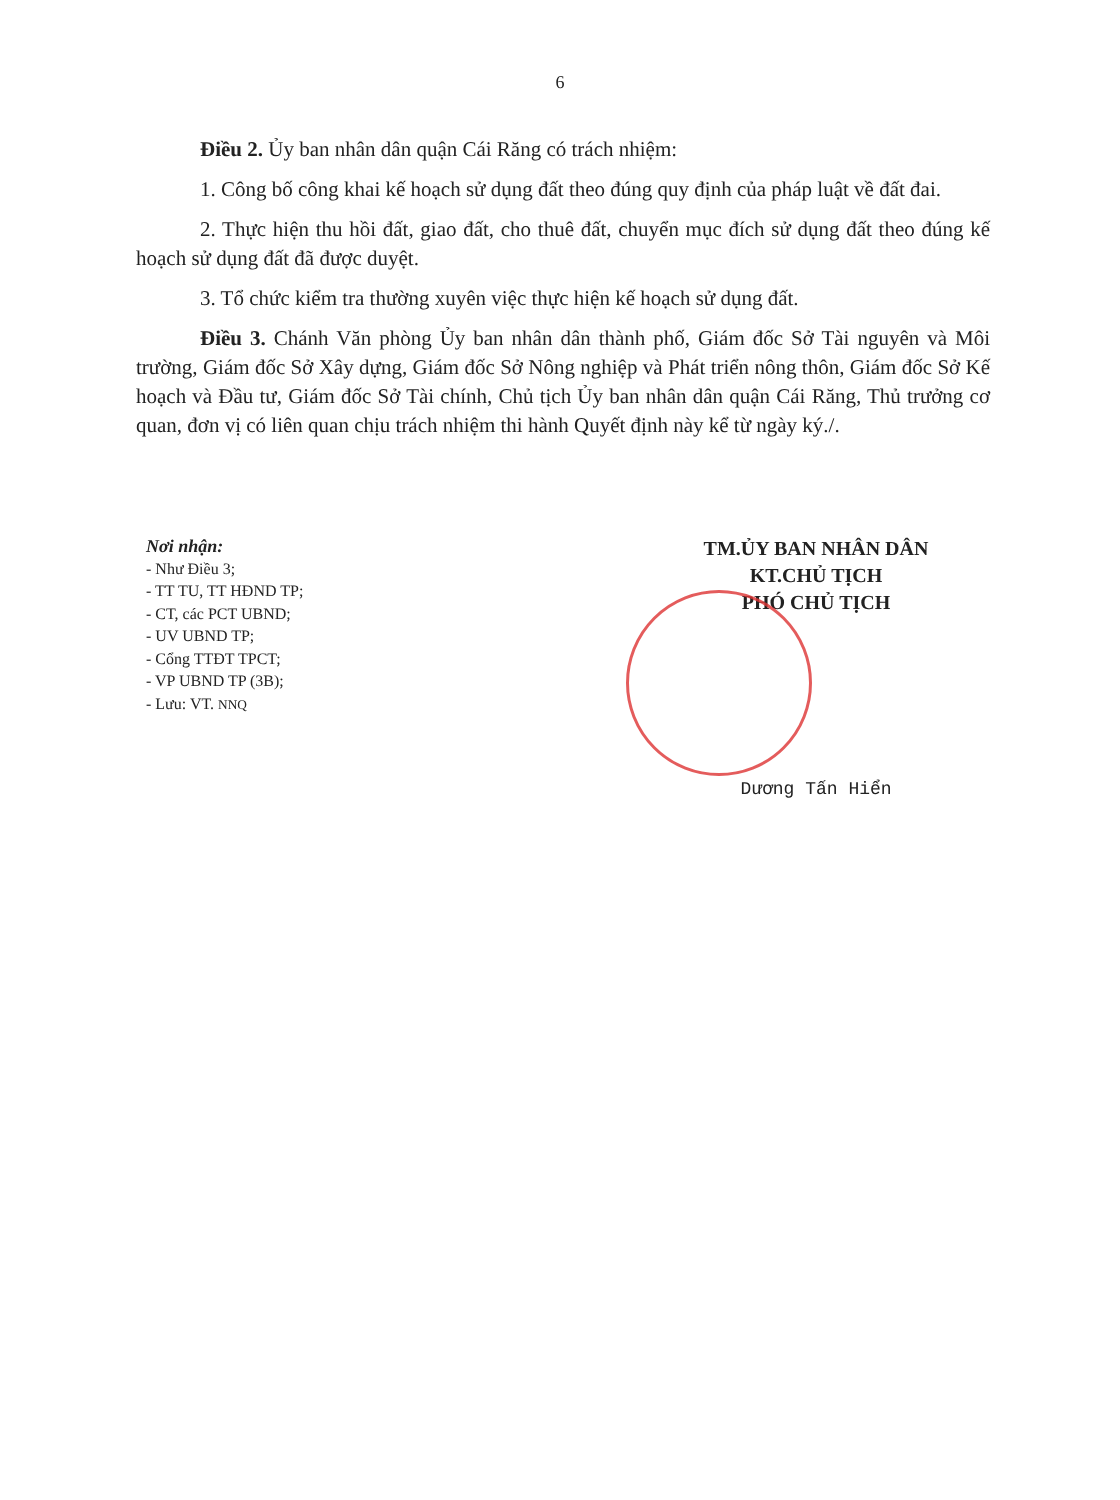6
Điều 2. Ủy ban nhân dân quận Cái Răng có trách nhiệm:
1. Công bố công khai kế hoạch sử dụng đất theo đúng quy định của pháp luật về đất đai.
2. Thực hiện thu hồi đất, giao đất, cho thuê đất, chuyển mục đích sử dụng đất theo đúng kế hoạch sử dụng đất đã được duyệt.
3. Tổ chức kiểm tra thường xuyên việc thực hiện kế hoạch sử dụng đất.
Điều 3. Chánh Văn phòng Ủy ban nhân dân thành phố, Giám đốc Sở Tài nguyên và Môi trường, Giám đốc Sở Xây dựng, Giám đốc Sở Nông nghiệp và Phát triển nông thôn, Giám đốc Sở Kế hoạch và Đầu tư, Giám đốc Sở Tài chính, Chủ tịch Ủy ban nhân dân quận Cái Răng, Thủ trưởng cơ quan, đơn vị có liên quan chịu trách nhiệm thi hành Quyết định này kể từ ngày ký./.
Nơi nhận:
- Như Điều 3;
- TT TU, TT HĐND TP;
- CT, các PCT UBND;
- UV UBND TP;
- Cổng TTĐT TPCT;
- VP UBND TP (3B);
- Lưu: VT. NNQ
TM.ỦY BAN NHÂN DÂN
KT.CHỦ TỊCH
PHÓ CHỦ TỊCH
Dương Tấn Hiển